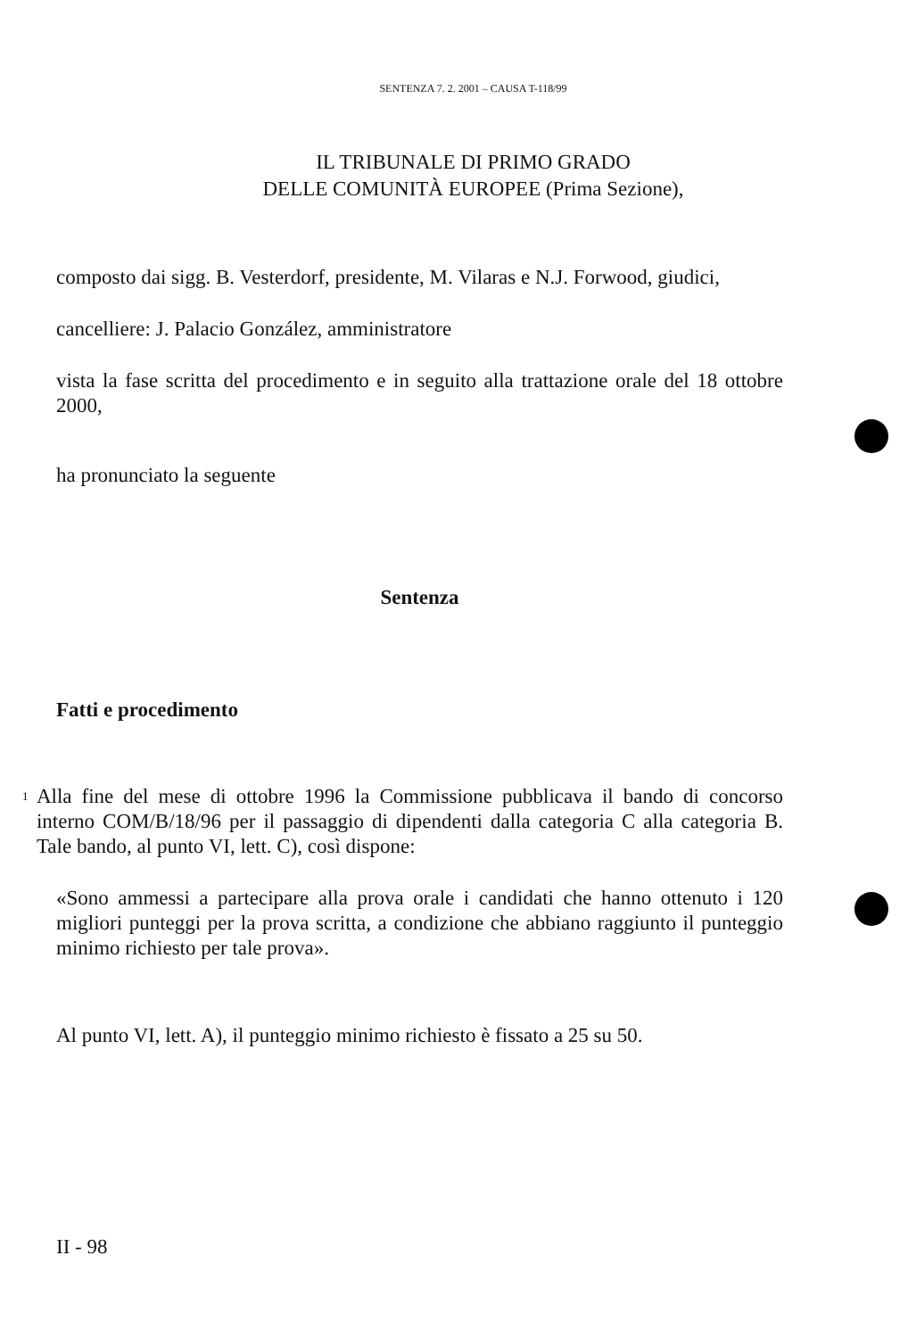SENTENZA 7. 2. 2001 – CAUSA T-118/99
IL TRIBUNALE DI PRIMO GRADO
DELLE COMUNITÀ EUROPEE (Prima Sezione),
composto dai sigg. B. Vesterdorf, presidente, M. Vilaras e N.J. Forwood, giudici,
cancelliere: J. Palacio González, amministratore
vista la fase scritta del procedimento e in seguito alla trattazione orale del 18 ottobre 2000,
ha pronunciato la seguente
Sentenza
Fatti e procedimento
1
Alla fine del mese di ottobre 1996 la Commissione pubblicava il bando di concorso interno COM/B/18/96 per il passaggio di dipendenti dalla categoria C alla categoria B. Tale bando, al punto VI, lett. C), così dispone:
«Sono ammessi a partecipare alla prova orale i candidati che hanno ottenuto i 120 migliori punteggi per la prova scritta, a condizione che abbiano raggiunto il punteggio minimo richiesto per tale prova».
Al punto VI, lett. A), il punteggio minimo richiesto è fissato a 25 su 50.
II - 98